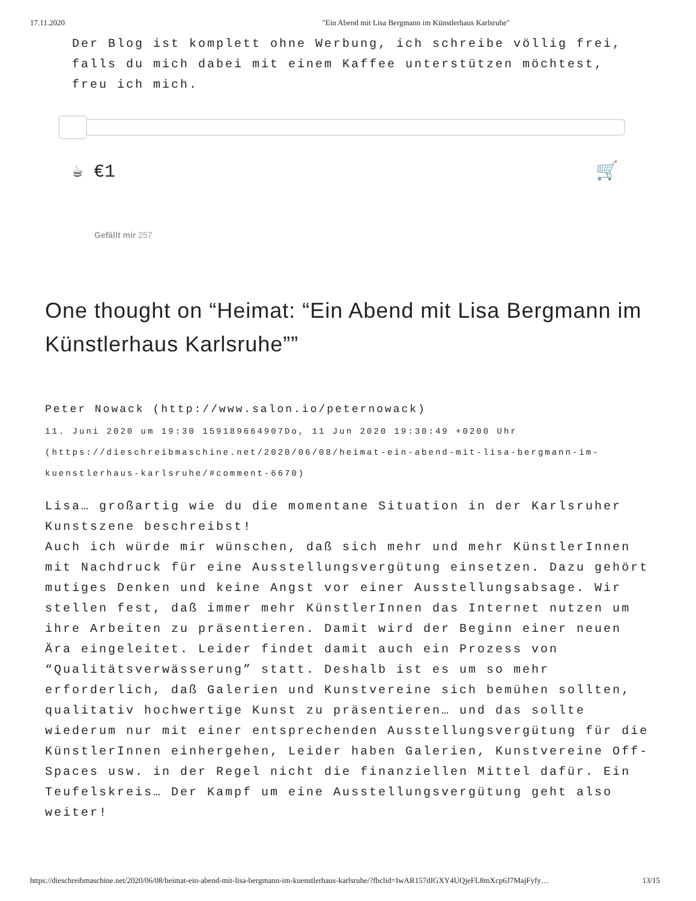17.11.2020 "Ein Abend mit Lisa Bergmann im Künstlerhaus Karlsruhe"
Der Blog ist komplett ohne Werbung, ich schreibe völlig frei, falls du mich dabei mit einem Kaffee unterstützen möchtest, freu ich mich.
☕ €1 🛒
Gefällt mir 257
One thought on “Heimat: “Ein Abend mit Lisa Bergmann im Künstlerhaus Karlsruhe””
Peter Nowack (http://www.salon.io/peternowack)
11. Juni 2020 um 19:30 159189664907Do, 11 Jun 2020 19:30:49 +0200 Uhr (https://dieschreibmaschine.net/2020/06/08/heimat-ein-abend-mit-lisa-bergmann-im-kuenstlerhaus-karlsruhe/#comment-6670)
Lisa… großartig wie du die momentane Situation in der Karlsruher Kunstszene beschreibst!
Auch ich würde mir wünschen, daß sich mehr und mehr KünstlerInnen mit Nachdruck für eine Ausstellungsvergütung einsetzen. Dazu gehört mutiges Denken und keine Angst vor einer Ausstellungsabsage. Wir stellen fest, daß immer mehr KünstlerInnen das Internet nutzen um ihre Arbeiten zu präsentieren. Damit wird der Beginn einer neuen Ära eingeleitet. Leider findet damit auch ein Prozess von “Qualitätsverwässerung” statt. Deshalb ist es um so mehr erforderlich, daß Galerien und Kunstvereine sich bemühen sollten, qualitativ hochwertige Kunst zu präsentieren… und das sollte wiederum nur mit einer entsprechenden Ausstellungsvergütung für die KünstlerInnen einhergehen, Leider haben Galerien, Kunstvereine Off-Spaces usw. in der Regel nicht die finanziellen Mittel dafür. Ein Teufelskreis… Der Kampf um eine Ausstellungsvergütung geht also weiter!
https://dieschreibmaschine.net/2020/06/08/heimat-ein-abend-mit-lisa-bergmann-im-kuenstlerhaus-karlsruhe/?fbclid=IwAR157dIGXY4UQjeFL8mXcp6J7MajFyfy… 13/15